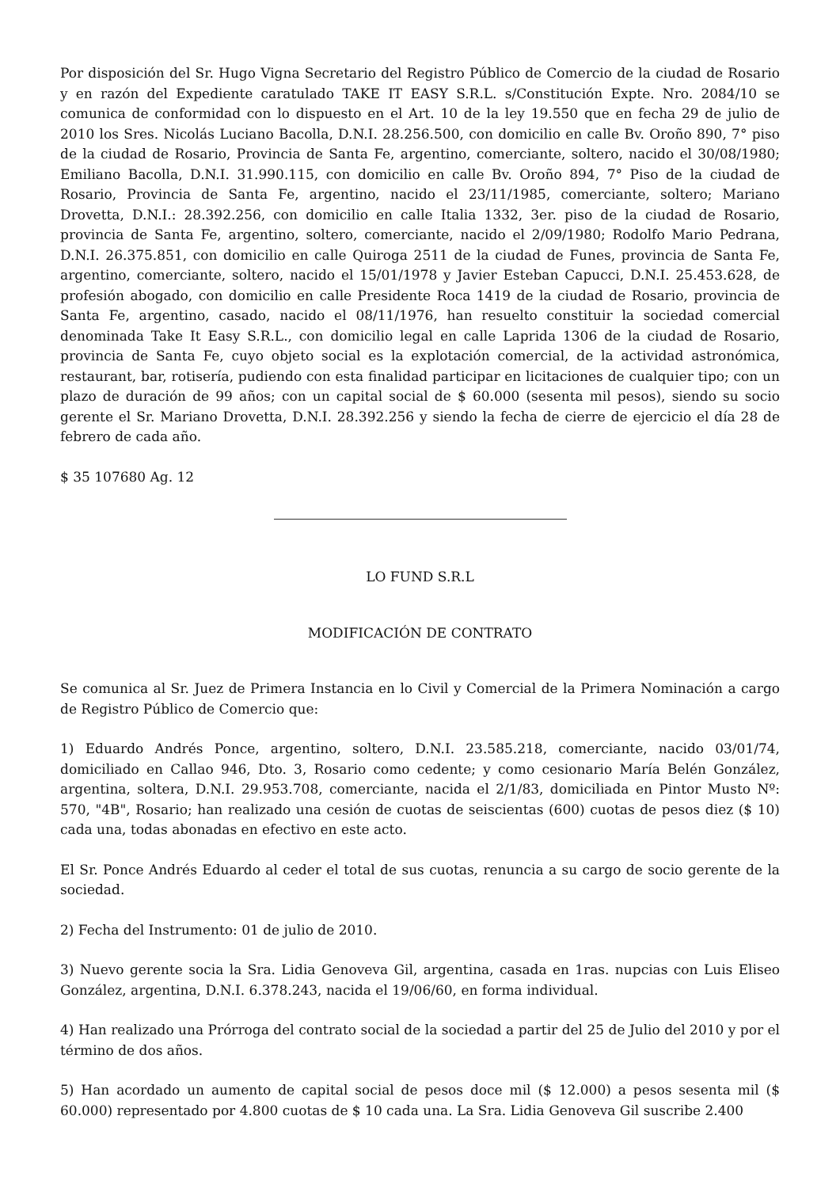Por disposición del Sr. Hugo Vigna Secretario del Registro Público de Comercio de la ciudad de Rosario y en razón del Expediente caratulado TAKE IT EASY S.R.L. s/Constitución Expte. Nro. 2084/10 se comunica de conformidad con lo dispuesto en el Art. 10 de la ley 19.550 que en fecha 29 de julio de 2010 los Sres. Nicolás Luciano Bacolla, D.N.I. 28.256.500, con domicilio en calle Bv. Oroño 890, 7° piso de la ciudad de Rosario, Provincia de Santa Fe, argentino, comerciante, soltero, nacido el 30/08/1980; Emiliano Bacolla, D.N.I. 31.990.115, con domicilio en calle Bv. Oroño 894, 7° Piso de la ciudad de Rosario, Provincia de Santa Fe, argentino, nacido el 23/11/1985, comerciante, soltero; Mariano Drovetta, D.N.I.: 28.392.256, con domicilio en calle Italia 1332, 3er. piso de la ciudad de Rosario, provincia de Santa Fe, argentino, soltero, comerciante, nacido el 2/09/1980; Rodolfo Mario Pedrana, D.N.I. 26.375.851, con domicilio en calle Quiroga 2511 de la ciudad de Funes, provincia de Santa Fe, argentino, comerciante, soltero, nacido el 15/01/1978 y Javier Esteban Capucci, D.N.I. 25.453.628, de profesión abogado, con domicilio en calle Presidente Roca 1419 de la ciudad de Rosario, provincia de Santa Fe, argentino, casado, nacido el 08/11/1976, han resuelto constituir la sociedad comercial denominada Take It Easy S.R.L., con domicilio legal en calle Laprida 1306 de la ciudad de Rosario, provincia de Santa Fe, cuyo objeto social es la explotación comercial, de la actividad astronómica, restaurant, bar, rotisería, pudiendo con esta finalidad participar en licitaciones de cualquier tipo; con un plazo de duración de 99 años; con un capital social de $ 60.000 (sesenta mil pesos), siendo su socio gerente el Sr. Mariano Drovetta, D.N.I. 28.392.256 y siendo la fecha de cierre de ejercicio el día 28 de febrero de cada año.
$ 35 107680 Ag. 12
LO FUND S.R.L
MODIFICACIÓN DE CONTRATO
Se comunica al Sr. Juez de Primera Instancia en lo Civil y Comercial de la Primera Nominación a cargo de Registro Público de Comercio que:
1) Eduardo Andrés Ponce, argentino, soltero, D.N.I. 23.585.218, comerciante, nacido 03/01/74, domiciliado en Callao 946, Dto. 3, Rosario como cedente; y como cesionario María Belén González, argentina, soltera, D.N.I. 29.953.708, comerciante, nacida el 2/1/83, domiciliada en Pintor Musto Nº: 570, "4B", Rosario; han realizado una cesión de cuotas de seiscientas (600) cuotas de pesos diez ($ 10) cada una, todas abonadas en efectivo en este acto.
El Sr. Ponce Andrés Eduardo al ceder el total de sus cuotas, renuncia a su cargo de socio gerente de la sociedad.
2) Fecha del Instrumento: 01 de julio de 2010.
3) Nuevo gerente socia la Sra. Lidia Genoveva Gil, argentina, casada en 1ras. nupcias con Luis Eliseo González, argentina, D.N.I. 6.378.243, nacida el 19/06/60, en forma individual.
4) Han realizado una Prórroga del contrato social de la sociedad a partir del 25 de Julio del 2010 y por el término de dos años.
5) Han acordado un aumento de capital social de pesos doce mil ($ 12.000) a pesos sesenta mil ($ 60.000) representado por 4.800 cuotas de $ 10 cada una. La Sra. Lidia Genoveva Gil suscribe 2.400